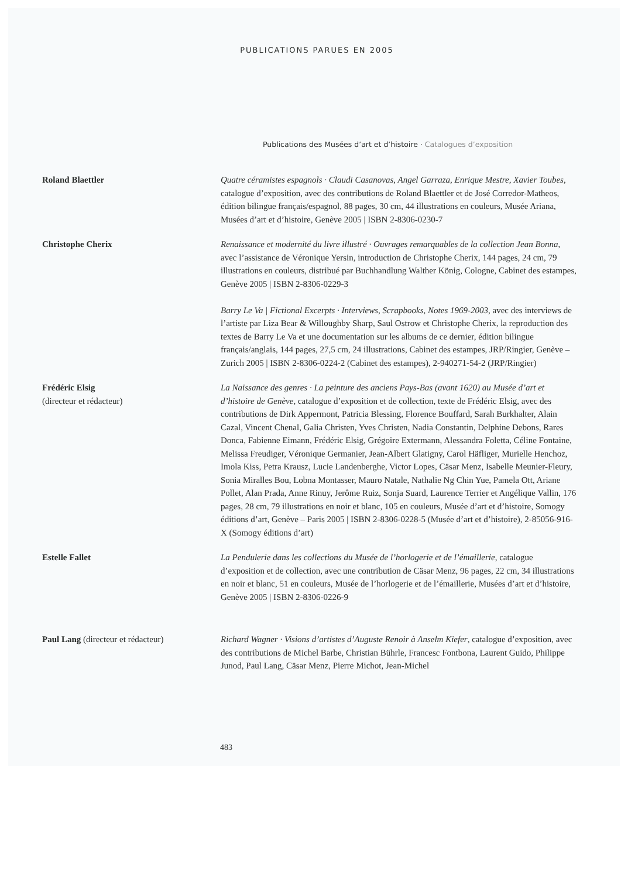PUBLICATIONS PARUES EN 2005
Publications des Musées d’art et d’histoire · Catalogues d’exposition
Roland Blaettler Quatre céramistes espagnols · Claudi Casanovas, Angel Garraza, Enrique Mestre, Xavier Toubes, catalogue d’exposition, avec des contributions de Roland Blaettler et de José Corredor-Matheos, édition bilingue français/espagnol, 88 pages, 30 cm, 44 illustrations en couleurs, Musée Ariana, Musées d’art et d’histoire, Genève 2005 | ISBN 2-8306-0230-7
Christophe Cherix Renaissance et modernité du livre illustré · Ouvrages remarquables de la collection Jean Bonna, avec l’assistance de Véronique Yersin, introduction de Christophe Cherix, 144 pages, 24 cm, 79 illustrations en couleurs, distribué par Buchhandlung Walther König, Cologne, Cabinet des estampes, Genève 2005 | ISBN 2-8306-0229-3
Barry Le Va | Fictional Excerpts · Interviews, Scrapbooks, Notes 1969-2003, avec des interviews de l’artiste par Liza Bear & Willoughby Sharp, Saul Ostrow et Christophe Cherix, la reproduction des textes de Barry Le Va et une documentation sur les albums de ce dernier, édition bilingue français/anglais, 144 pages, 27,5 cm, 24 illustrations, Cabinet des estampes, JRP/Ringier, Genève – Zurich 2005 | ISBN 2-8306-0224-2 (Cabinet des estampes), 2-940271-54-2 (JRP/Ringier)
Frédéric Elsig
(directeur et rédacteur)
La Naissance des genres · La peinture des anciens Pays-Bas (avant 1620) au Musée d’art et d’histoire de Genève, catalogue d’exposition et de collection, texte de Frédéric Elsig, avec des contributions de Dirk Appermont, Patricia Blessing, Florence Bouffard, Sarah Burkhalter, Alain Cazal, Vincent Chenal, Galia Christen, Yves Christen, Nadia Constantin, Delphine Debons, Rares Donca, Fabienne Eimann, Frédéric Elsig, Grégoire Extermann, Alessandra Foletta, Céline Fontaine, Melissa Freudiger, Véronique Germanier, Jean-Albert Glatigny, Carol Häfliger, Murielle Henchoz, Imola Kiss, Petra Krausz, Lucie Landenberghe, Victor Lopes, Cäsar Menz, Isabelle Meunier-Fleury, Sonia Miralles Bou, Lobna Montasser, Mauro Natale, Nathalie Ng Chin Yue, Pamela Ott, Ariane Pollet, Alan Prada, Anne Rinuy, Jerôme Ruiz, Sonja Suard, Laurence Terrier et Angélique Vallin, 176 pages, 28 cm, 79 illustrations en noir et blanc, 105 en couleurs, Musée d’art et d’histoire, Somogy éditions d’art, Genève – Paris 2005 | ISBN 2-8306-0228-5 (Musée d’art et d’histoire), 2-85056-916-X (Somogy éditions d’art)
Estelle Fallet La Pendulerie dans les collections du Musée de l’horlogerie et de l’émaillerie, catalogue d’exposition et de collection, avec une contribution de Cäsar Menz, 96 pages, 22 cm, 34 illustrations en noir et blanc, 51 en couleurs, Musée de l’horlogerie et de l’émaillerie, Musées d’art et d’histoire, Genève 2005 | ISBN 2-8306-0226-9
Paul Lang (directeur et rédacteur)
Richard Wagner · Visions d’artistes d’Auguste Renoir à Anselm Kiefer, catalogue d’exposition, avec des contributions de Michel Barbe, Christian Bührle, Francesc Fontbona, Laurent Guido, Philippe Junod, Paul Lang, Cäsar Menz, Pierre Michot, Jean-Michel
483